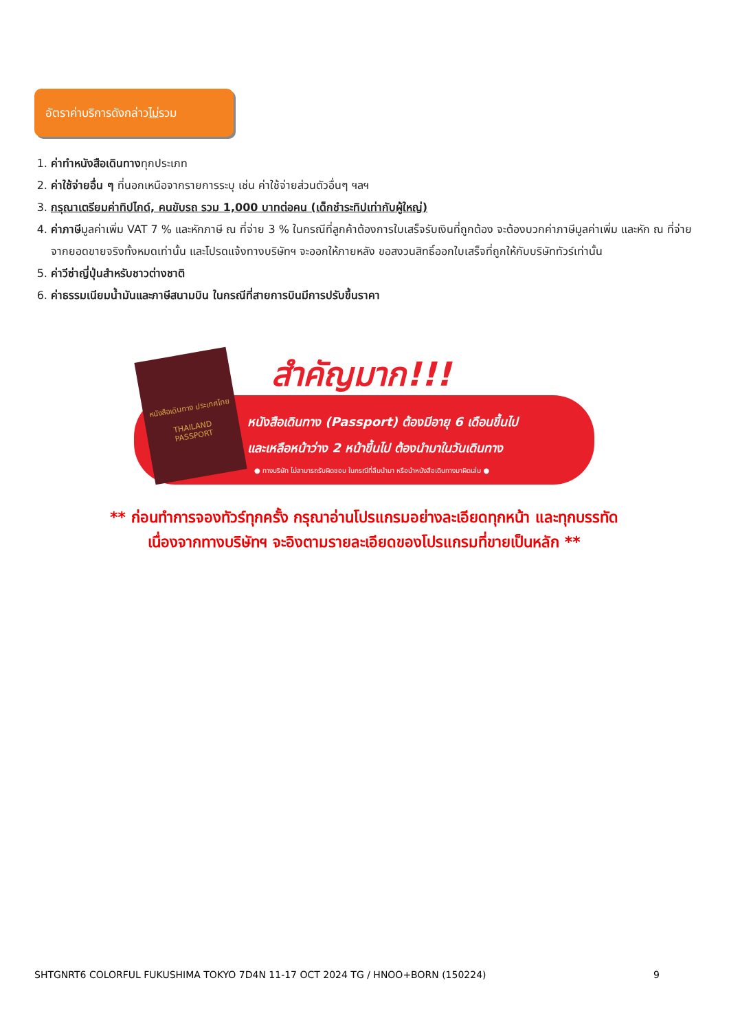อัตราค่าบริการดังกล่าวไม่รวม
1. ค่าทำหนังสือเดินทางทุกประเภท
2. ค่าใช้จ่ายอื่น ๆ ที่นอกเหนือจากรายการระบุ เช่น ค่าใช้จ่ายส่วนตัวอื่นๆ ฯลฯ
3. กรุณาเตรียมค่าทิปไกด์, คนขับรถ รวม 1,000 บาทต่อคน (เด็กชำระทิปเท่ากับผู้ใหญ่)
4. ค่าภาษีมูลค่าเพิ่ม VAT 7 % และหักภาษี ณ ที่จ่าย 3 % ในกรณีที่ลูกค้าต้องการใบเสร็จรับเงินที่ถูกต้อง จะต้องบวกค่าภาษีมูลค่าเพิ่ม และหัก ณ ที่จ่าย จากยอดขายจริงทั้งหมดเท่านั้น และโปรดแจ้งทางบริษัทฯ จะออกให้ภายหลัง ขอสงวนสิทธิ์ออกใบเสร็จที่ถูกให้กับบริษัททัวร์เท่านั้น
5. ค่าวีซ่าญี่ปุ่นสำหรับชาวต่างชาติ
6. ค่าธรรมเนียมน้ำมันและภาษีสนามบิน ในกรณีที่สายการบินมีการปรับขึ้นราคา
หนังสือเดินทาง ประเทศไทย
THAILAND
PASSPORT
สำคัญมาก!!!
หนังสือเดินทาง (Passport) ต้องมีอายุ 6 เดือนขึ้นไป
และเหลือหน้าว่าง 2 หน้าขึ้นไป ต้องนำมาในวันเดินทาง
● ทางบริษัท ไม่สามารถรับผิดชอบ ในกรณีที่ลืมนำมา หรือนำหนังสือเดินทางมาผิดเล่ม ●
** ก่อนทำการจองทัวร์ทุกครั้ง กรุณาอ่านโปรแกรมอย่างละเอียดทุกหน้า และทุกบรรทัด
เนื่องจากทางบริษัทฯ จะอิงตามรายละเอียดของโปรแกรมที่ขายเป็นหลัก **
SHTGNRT6 COLORFUL FUKUSHIMA TOKYO 7D4N 11-17 OCT 2024 TG / HNOO+BORN (150224) 9